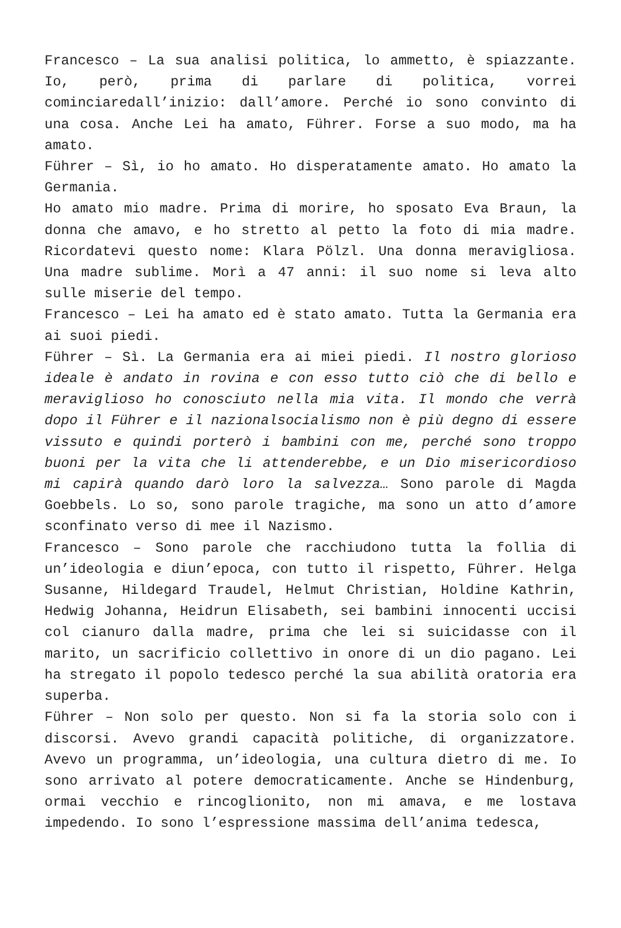Francesco – La sua analisi politica, lo ammetto, è spiazzante. Io, però, prima di parlare di politica, vorrei cominciaredall’inizio: dall’amore. Perché io sono convinto di una cosa. Anche Lei ha amato, Führer. Forse a suo modo, ma ha amato.
Führer – Sì, io ho amato. Ho disperatamente amato. Ho amato la Germania.
Ho amato mio madre. Prima di morire, ho sposato Eva Braun, la donna che amavo, e ho stretto al petto la foto di mia madre. Ricordatevi questo nome: Klara Pölzl. Una donna meravigliosa. Una madre sublime. Morì a 47 anni: il suo nome si leva alto sulle miserie del tempo.
Francesco – Lei ha amato ed è stato amato. Tutta la Germania era ai suoi piedi.
Führer – Sì. La Germania era ai miei piedi. Il nostro glorioso ideale è andato in rovina e con esso tutto ciò che di bello e meraviglioso ho conosciuto nella mia vita. Il mondo che verrà dopo il Führer e il nazionalsocialismo non è più degno di essere vissuto e quindi porterò i bambini con me, perché sono troppo buoni per la vita che li attenderebbe, e un Dio misericordioso mi capirà quando darò loro la salvezza… Sono parole di Magda Goebbels. Lo so, sono parole tragiche, ma sono un atto d’amore sconfinato verso di mee il Nazismo.
Francesco – Sono parole che racchiudono tutta la follia di un’ideologia e diun’epoca, con tutto il rispetto, Führer. Helga Susanne, Hildegard Traudel, Helmut Christian, Holdine Kathrin, Hedwig Johanna, Heidrun Elisabeth, sei bambini innocenti uccisi col cianuro dalla madre, prima che lei si suicidasse con il marito, un sacrificio collettivo in onore di un dio pagano. Lei ha stregato il popolo tedesco perché la sua abilità oratoria era superba.
Führer – Non solo per questo. Non si fa la storia solo con i discorsi. Avevo grandi capacità politiche, di organizzatore. Avevo un programma, un’ideologia, una cultura dietro di me. Io sono arrivato al potere democraticamente. Anche se Hindenburg, ormai vecchio e rincoglionito, non mi amava, e me lostava impedendo. Io sono l’espressione massima dell’anima tedesca,